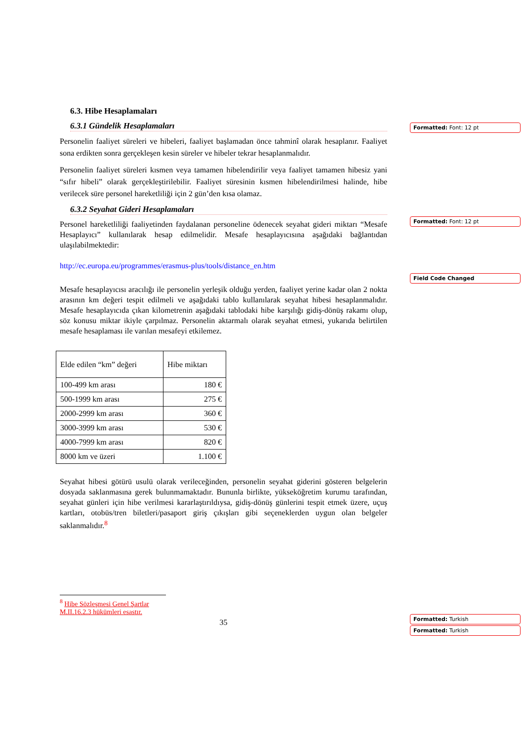6.3. Hibe Hesaplamaları
6.3.1 Gündelik Hesaplamaları
Personelin faaliyet süreleri ve hibeleri, faaliyet başlamadan önce tahminî olarak hesaplanır. Faaliyet sona erdikten sonra gerçekleşen kesin süreler ve hibeler tekrar hesaplanmalıdır.
Personelin faaliyet süreleri kısmen veya tamamen hibelendirilir veya faaliyet tamamen hibesiz yani “sıfır hibeli” olarak gerçekleştirilebilir. Faaliyet süresinin kısmen hibelendirilmesi halinde, hibe verilecek süre personel hareketliliği için 2 gün’den kısa olamaz.
6.3.2 Seyahat Gideri Hesaplamaları
Personel hareketliliği faaliyetinden faydalanan personeline ödenecek seyahat gideri miktarı “Mesafe Hesaplayıcı” kullanılarak hesap edilmelidir. Mesafe hesaplayıcısına aşağıdaki bağlantıdan ulaşılabilmektedir:
http://ec.europa.eu/programmes/erasmus-plus/tools/distance_en.htm
Mesafe hesaplayıcısı aracılığı ile personelin yerleşik olduğu yerden, faaliyet yerine kadar olan 2 nokta arasının km değeri tespit edilmeli ve aşağıdaki tablo kullanılarak seyahat hibesi hesaplanmalıdır. Mesafe hesaplayıcıda çıkan kilometrenin aşağıdaki tablodaki hibe karşılığı gidiş-dönüş rakamı olup, söz konusu miktar ikiyle çarpılmaz. Personelin aktarmalı olarak seyahat etmesi, yukarıda belirtilen mesafe hesaplaması ile varılan mesafeyi etkilemez.
| Elde edilen “km” değeri | Hibe miktarı |
| 100-499 km arası | 180 € |
| 500-1999 km arası | 275 € |
| 2000-2999 km arası | 360 € |
| 3000-3999 km arası | 530 € |
| 4000-7999 km arası | 820 € |
| 8000 km ve üzeri | 1.100 € |
Seyahat hibesi götürü usulü olarak verileceğinden, personelin seyahat giderini gösteren belgelerin dosyada saklanmasına gerek bulunmamaktadır. Bununla birlikte, yükseköğretim kurumu tarafından, seyahat günleri için hibe verilmesi kararlaştırıldıysa, gidiş-dönüş günlerini tespit etmek üzere, uçuş kartları, otobüs/tren biletleri/pasaport giriş çıkışları gibi seçeneklerden uygun olan belgeler saklanmalıdır.<sup>8</sup>
<sup>8</sup> Hibe Sözleşmesi Genel Şartlar M.II.16.2.3 hükümleri esastır.
35
Formatted: Font: 12 pt
Formatted: Font: 12 pt
Field Code Changed
Formatted: Turkish
Formatted: Turkish